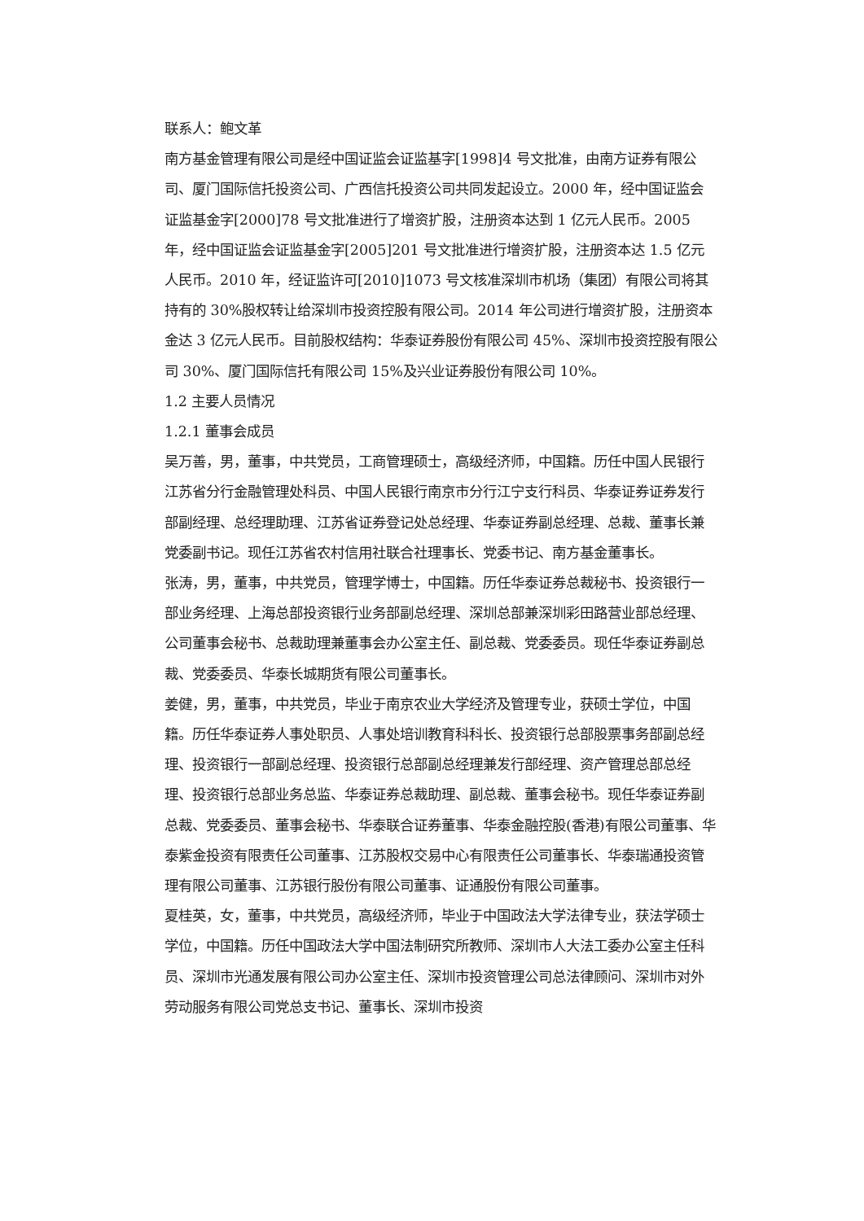联系人：鲍文革
南方基金管理有限公司是经中国证监会证监基字[1998]4 号文批准，由南方证券有限公司、厦门国际信托投资公司、广西信托投资公司共同发起设立。2000 年，经中国证监会证监基金字[2000]78 号文批准进行了增资扩股，注册资本达到 1 亿元人民币。2005 年，经中国证监会证监基金字[2005]201 号文批准进行增资扩股，注册资本达 1.5 亿元人民币。2010 年，经证监许可[2010]1073 号文核准深圳市机场（集团）有限公司将其持有的 30%股权转让给深圳市投资控股有限公司。2014 年公司进行增资扩股，注册资本金达 3 亿元人民币。目前股权结构：华泰证券股份有限公司 45%、深圳市投资控股有限公司 30%、厦门国际信托有限公司 15%及兴业证券股份有限公司 10%。
1.2 主要人员情况
1.2.1 董事会成员
吴万善，男，董事，中共党员，工商管理硕士，高级经济师，中国籍。历任中国人民银行江苏省分行金融管理处科员、中国人民银行南京市分行江宁支行科员、华泰证券证券发行部副经理、总经理助理、江苏省证券登记处总经理、华泰证券副总经理、总裁、董事长兼党委副书记。现任江苏省农村信用社联合社理事长、党委书记、南方基金董事长。
张涛，男，董事，中共党员，管理学博士，中国籍。历任华泰证券总裁秘书、投资银行一部业务经理、上海总部投资银行业务部副总经理、深圳总部兼深圳彩田路营业部总经理、公司董事会秘书、总裁助理兼董事会办公室主任、副总裁、党委委员。现任华泰证券副总裁、党委委员、华泰长城期货有限公司董事长。
姜健，男，董事，中共党员，毕业于南京农业大学经济及管理专业，获硕士学位，中国籍。历任华泰证券人事处职员、人事处培训教育科科长、投资银行总部股票事务部副总经理、投资银行一部副总经理、投资银行总部副总经理兼发行部经理、资产管理总部总经理、投资银行总部业务总监、华泰证券总裁助理、副总裁、董事会秘书。现任华泰证券副总裁、党委委员、董事会秘书、华泰联合证券董事、华泰金融控股(香港)有限公司董事、华泰紫金投资有限责任公司董事、江苏股权交易中心有限责任公司董事长、华泰瑞通投资管理有限公司董事、江苏银行股份有限公司董事、证通股份有限公司董事。
夏桂英，女，董事，中共党员，高级经济师，毕业于中国政法大学法律专业，获法学硕士学位，中国籍。历任中国政法大学中国法制研究所教师、深圳市人大法工委办公室主任科员、深圳市光通发展有限公司办公室主任、深圳市投资管理公司总法律顾问、深圳市对外劳动服务有限公司党总支书记、董事长、深圳市投资